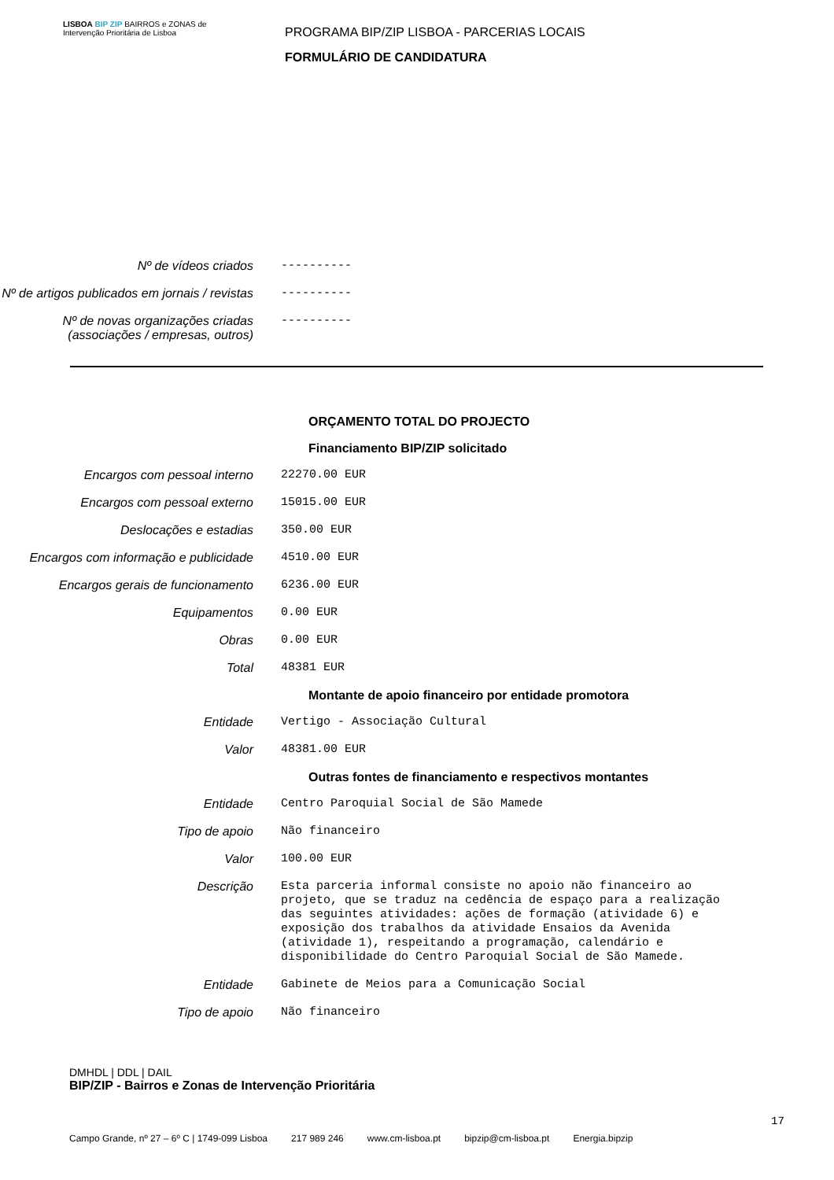LISBOA BIP ZIP BAIRROS e ZONAS de Intervenção Prioritária de Lisboa
PROGRAMA BIP/ZIP LISBOA - PARCERIAS LOCAIS
FORMULÁRIO DE CANDIDATURA
Nº de vídeos criados
----------
Nº de artigos publicados em jornais / revistas
----------
Nº de novas organizações criadas (associações / empresas, outros)
----------
ORÇAMENTO TOTAL DO PROJECTO
Financiamento BIP/ZIP solicitado
Encargos com pessoal interno
22270.00 EUR
Encargos com pessoal externo
15015.00 EUR
Deslocações e estadias
350.00 EUR
Encargos com informação e publicidade
4510.00 EUR
Encargos gerais de funcionamento
6236.00 EUR
Equipamentos
0.00 EUR
Obras
0.00 EUR
Total
48381 EUR
Montante de apoio financeiro por entidade promotora
Entidade
Vertigo - Associação Cultural
Valor
48381.00 EUR
Outras fontes de financiamento e respectivos montantes
Entidade
Centro Paroquial Social de São Mamede
Tipo de apoio
Não financeiro
Valor
100.00 EUR
Descrição
Esta parceria informal consiste no apoio não financeiro ao projeto, que se traduz na cedência de espaço para a realização das seguintes atividades: ações de formação (atividade 6) e exposição dos trabalhos da atividade Ensaios da Avenida (atividade 1), respeitando a programação, calendário e disponibilidade do Centro Paroquial Social de São Mamede.
Entidade
Gabinete de Meios para a Comunicação Social
Tipo de apoio
Não financeiro
DMHDL | DDL | DAIL
BIP/ZIP - Bairros e Zonas de Intervenção Prioritária
17
Campo Grande, nº 27 – 6º C | 1749-099 Lisboa 217 989 246 www.cm-lisboa.pt bipzip@cm-lisboa.pt Energia.bipzip